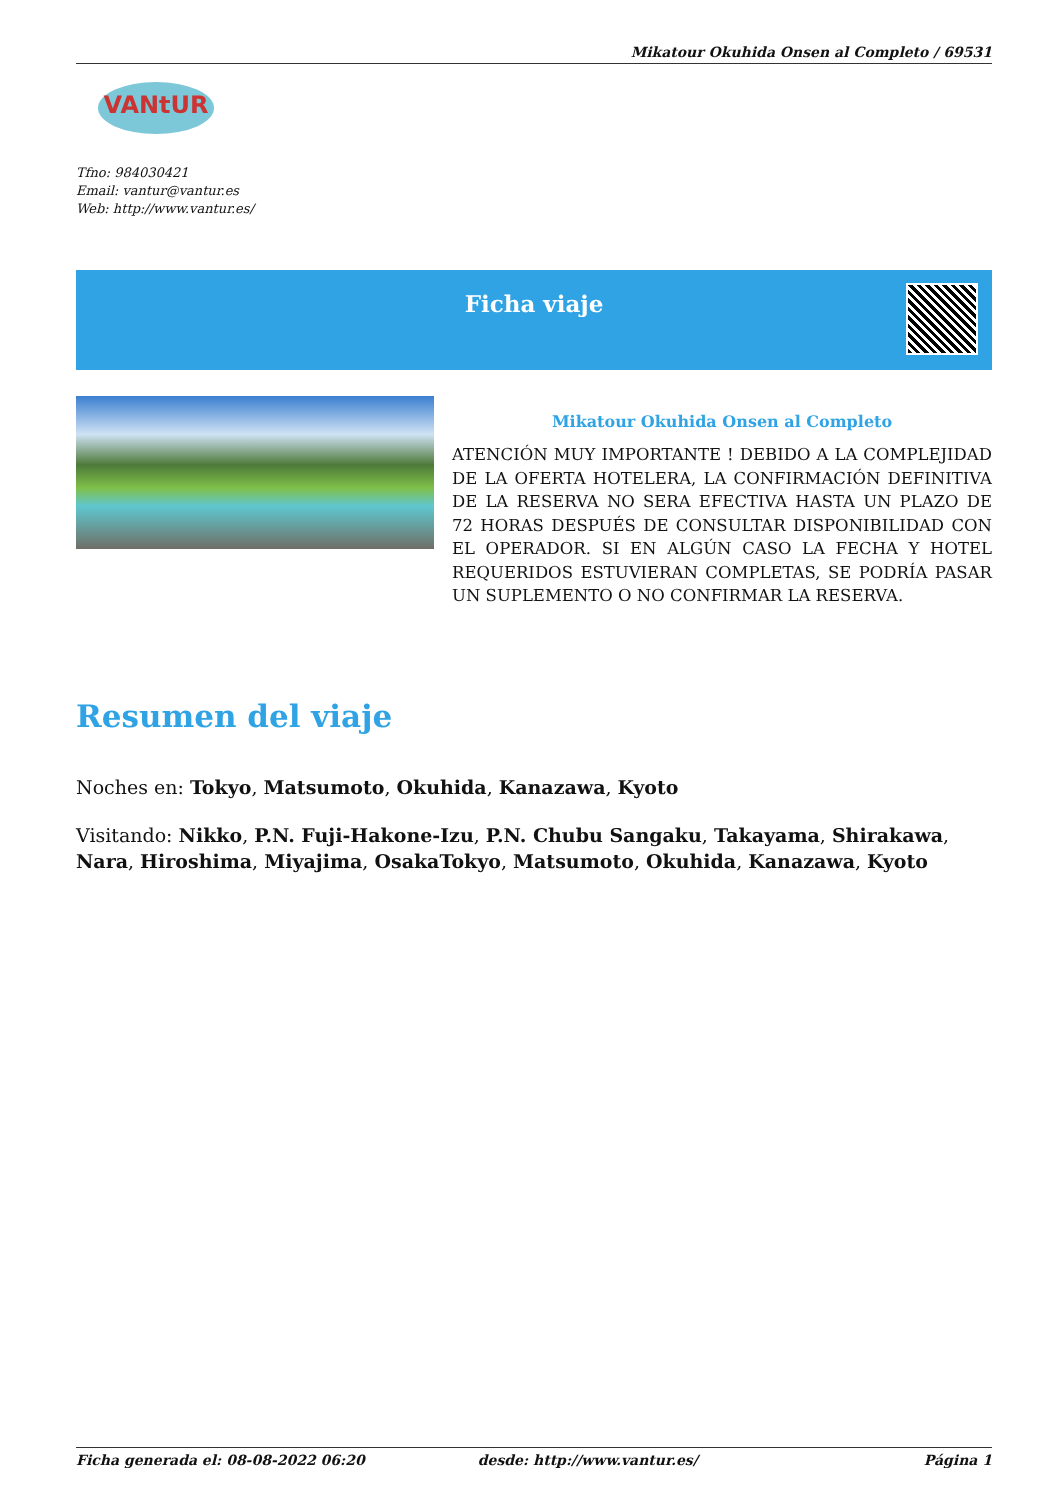Mikatour Okuhida Onsen al Completo / 69531
VANtUR
Tfno: 984030421
Email: vantur@vantur.es
Web: http://www.vantur.es/
Ficha viaje
Mikatour Okuhida Onsen al Completo
ATENCIÓN MUY IMPORTANTE ! DEBIDO A LA COMPLEJIDAD DE LA OFERTA HOTELERA, LA CONFIRMACIÓN DEFINITIVA DE LA RESERVA NO SERA EFECTIVA HASTA UN PLAZO DE 72 HORAS DESPUÉS DE CONSULTAR DISPONIBILIDAD CON EL OPERADOR. SI EN ALGÚN CASO LA FECHA Y HOTEL REQUERIDOS ESTUVIERAN COMPLETAS, SE PODRÍA PASAR UN SUPLEMENTO O NO CONFIRMAR LA RESERVA.
Resumen del viaje
Noches en: Tokyo, Matsumoto, Okuhida, Kanazawa, Kyoto
Visitando: Nikko, P.N. Fuji-Hakone-Izu, P.N. Chubu Sangaku, Takayama, Shirakawa, Nara, Hiroshima, Miyajima, OsakaTokyo, Matsumoto, Okuhida, Kanazawa, Kyoto
Ficha generada el: 08-08-2022 06:20 desde: http://www.vantur.es/ Página 1